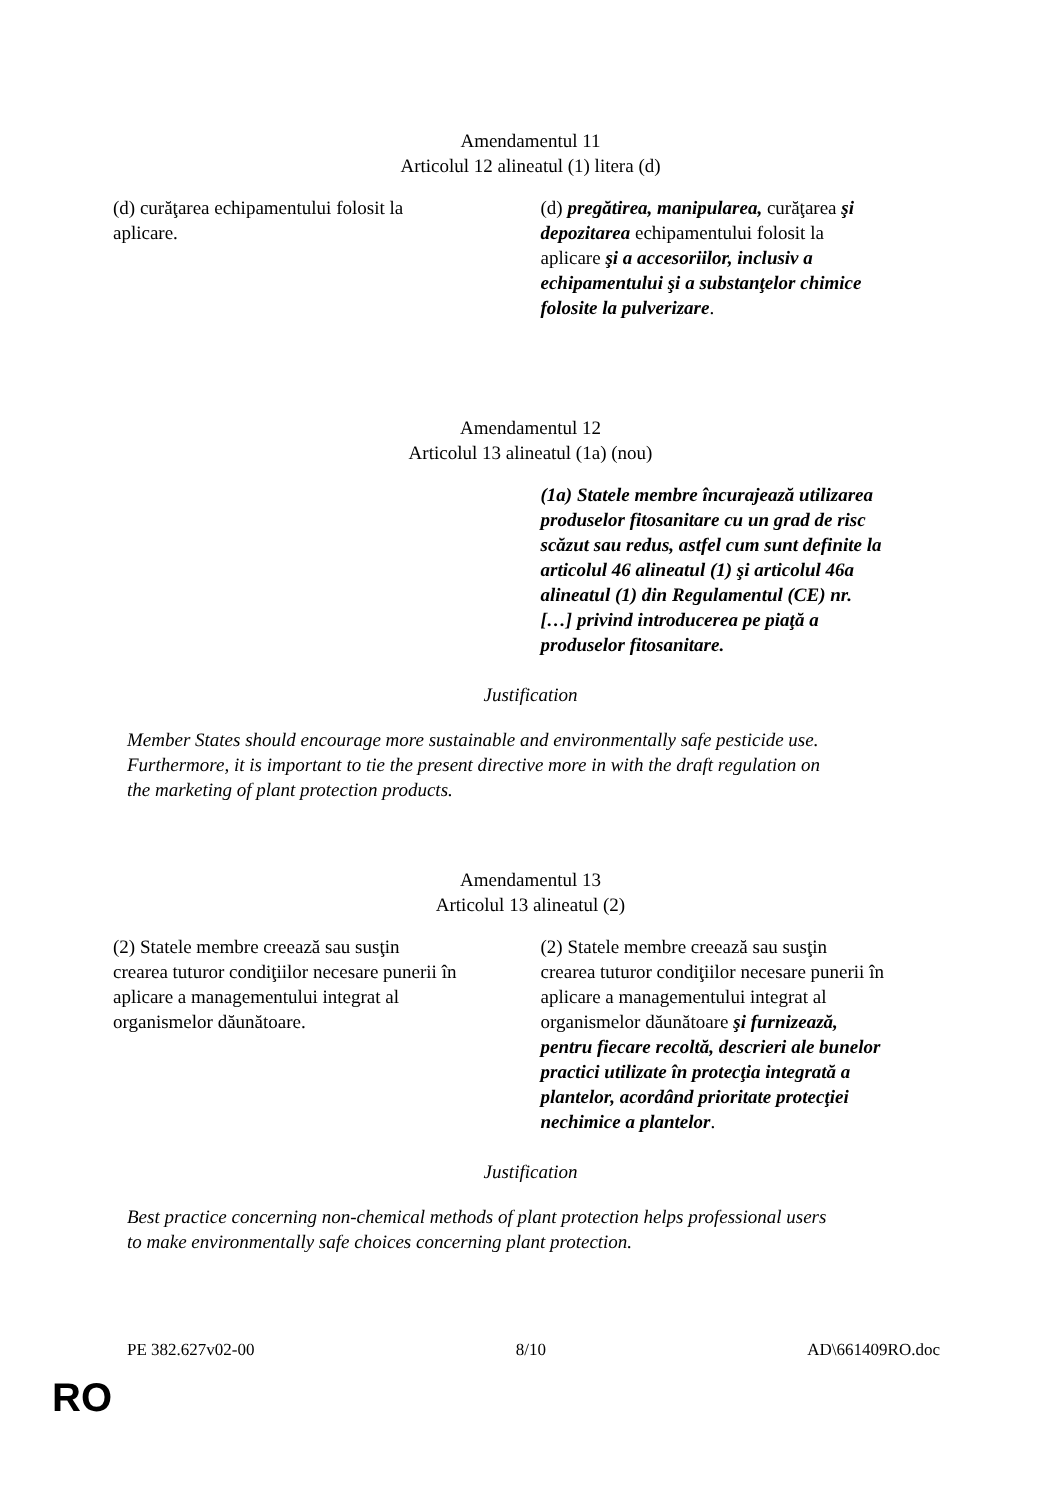Amendamentul 11
Articolul 12 alineatul (1) litera (d)
| (d) curăţarea echipamentului folosit la aplicare. | (d) pregătirea, manipularea, curăţarea şi depozitarea echipamentului folosit la aplicare şi a accesoriilor, inclusiv a echipamentului şi a substanţelor chimice folosite la pulverizare . |
Amendamentul 12
Articolul 13 alineatul (1a) (nou)
| | (1a) Statele membre încurajează utilizarea produselor fitosanitare cu un grad de risc scăzut sau redus, astfel cum sunt definite la articolul 46 alineatul (1) şi articolul 46a alineatul (1) din Regulamentul (CE) nr. […] privind introducerea pe piaţă a produselor fitosanitare. |
Justification
Member States should encourage more sustainable and environmentally safe pesticide use.
Furthermore, it is important to tie the present directive more in with the draft regulation on
the marketing of plant protection products.
Amendamentul 13
Articolul 13 alineatul (2)
| (2) Statele membre creează sau susţin crearea tuturor condiţiilor necesare punerii în aplicare a managementului integrat al organismelor dăunătoare. | (2) Statele membre creează sau susţin crearea tuturor condiţiilor necesare punerii în aplicare a managementului integrat al organismelor dăunătoare şi furnizează, pentru fiecare recoltă, descrieri ale bunelor practici utilizate în protecţia integrată a plantelor, acordând prioritate protecţiei nechimice a plantelor . |
Justification
Best practice concerning non-chemical methods of plant protection helps professional users
to make environmentally safe choices concerning plant protection.
PE 382.627v02-00 8/10 AD\661409RO.doc
RO